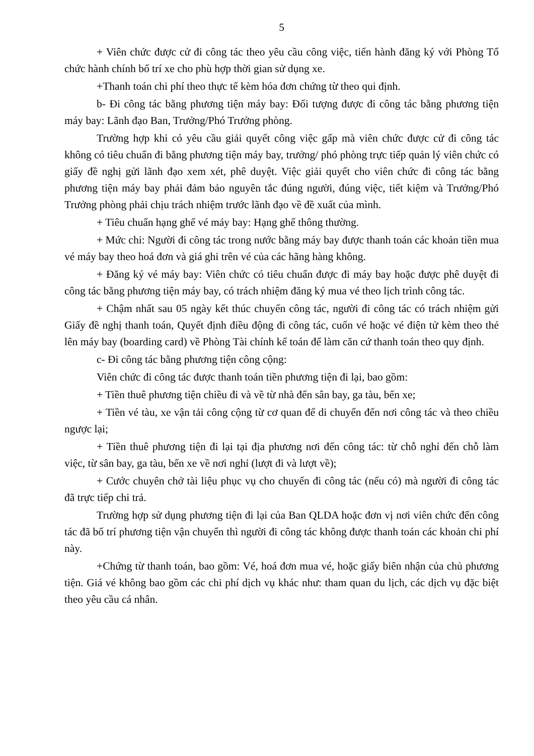5
+ Viên chức được cử đi công tác theo yêu cầu công việc, tiến hành đăng ký với Phòng Tổ chức hành chính bố trí xe cho phù hợp thời gian sử dụng xe.
+Thanh toán chi phí theo thực tế kèm hóa đơn chứng từ theo qui định.
b- Đi công tác bằng phương tiện máy bay: Đối tượng được đi công tác bằng phương tiện máy bay: Lãnh đạo Ban, Trưởng/Phó Trưởng phòng.
Trường hợp khi có yêu cầu giải quyết công việc gấp mà viên chức được cử đi công tác không có tiêu chuẩn đi bằng phương tiện máy bay, trưởng/ phó phòng trực tiếp quản lý viên chức có giấy đề nghị gửi lãnh đạo xem xét, phê duyệt. Việc giải quyết cho viên chức đi công tác bằng phương tiện máy bay phải đảm bảo nguyên tắc đúng người, đúng việc, tiết kiệm và Trưởng/Phó Trưởng phòng phải chịu trách nhiệm trước lãnh đạo về đề xuất của mình.
+ Tiêu chuẩn hạng ghế vé máy bay: Hạng ghế thông thường.
+ Mức chi: Người đi công tác trong nước bằng máy bay được thanh toán các khoản tiền mua vé máy bay theo hoá đơn và giá ghi trên vé của các hãng hàng không.
+ Đăng ký vé máy bay: Viên chức có tiêu chuẩn được đi máy bay hoặc được phê duyệt đi công tác bằng phương tiện máy bay, có trách nhiệm đăng ký mua vé theo lịch trình công tác.
+ Chậm nhất sau 05 ngày kết thúc chuyến công tác, người đi công tác có trách nhiệm gửi Giấy đề nghị thanh toán, Quyết định điều động đi công tác, cuốn vé hoặc vé điện tử kèm theo thẻ lên máy bay (boarding card) về Phòng Tài chính kế toán để làm căn cứ thanh toán theo quy định.
c- Đi công tác bằng phương tiện công cộng:
Viên chức đi công tác được thanh toán tiền phương tiện đi lại, bao gồm:
+ Tiền thuê phương tiện chiều đi và về từ nhà đến sân bay, ga tàu, bến xe;
+ Tiền vé tàu, xe vận tải công cộng từ cơ quan để di chuyển đến nơi công tác và theo chiều ngược lại;
+ Tiền thuê phương tiện đi lại tại địa phương nơi đến công tác: từ chỗ nghỉ đến chỗ làm việc, từ sân bay, ga tàu, bến xe về nơi nghỉ (lượt đi và lượt về);
+ Cước chuyên chở tài liệu phục vụ cho chuyến đi công tác (nếu có) mà người đi công tác đã trực tiếp chi trả.
Trường hợp sử dụng phương tiện đi lại của Ban QLDA hoặc đơn vị nơi viên chức đến công tác đã bố trí phương tiện vận chuyển thì người đi công tác không được thanh toán các khoản chi phí này.
+Chứng từ thanh toán, bao gồm: Vé, hoá đơn mua vé, hoặc giấy biên nhận của chủ phương tiện. Giá vé không bao gồm các chi phí dịch vụ khác như: tham quan du lịch, các dịch vụ đặc biệt theo yêu cầu cá nhân.